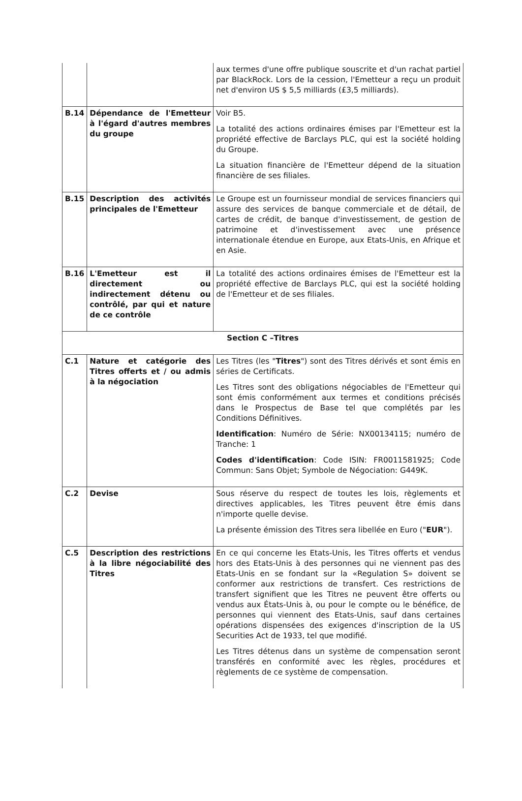| | | aux termes d'une offre publique souscrite et d'un rachat partiel par BlackRock. Lors de la cession, l'Emetteur a reçu un produit net d'environ US $ 5,5 milliards (£3,5 milliards). |
| B.14 | Dépendance de l'Emetteur à l'égard d'autres membres du groupe | Voir B5. La totalité des actions ordinaires émises par l'Emetteur est la propriété effective de Barclays PLC, qui est la société holding du Groupe. La situation financière de l'Emetteur dépend de la situation financière de ses filiales. |
| B.15 | Description des activités principales de l'Emetteur | Le Groupe est un fournisseur mondial de services financiers qui assure des services de banque commerciale et de détail, de cartes de crédit, de banque d'investissement, de gestion de patrimoine et d'investissement avec une présence internationale étendue en Europe, aux Etats-Unis, en Afrique et en Asie. |
| B.16 | L'Emetteur est il directement ou indirectement détenu ou contrôlé, par qui et nature de ce contrôle | La totalité des actions ordinaires émises de l'Emetteur est la propriété effective de Barclays PLC, qui est la société holding de l'Emetteur et de ses filiales. |
| Section C –Titres | | |
| C.1 | Nature et catégorie des Titres offerts et / ou admis à la négociation | Les Titres (les " Titres ") sont des Titres dérivés et sont émis en séries de Certificats. Les Titres sont des obligations négociables de l'Emetteur qui sont émis conformément aux termes et conditions précisés dans le Prospectus de Base tel que complétés par les Conditions Définitives. Identification : Numéro de Série: NX00134115; numéro de Tranche: 1 Codes d'identification : Code ISIN: FR0011581925; Code Commun: Sans Objet; Symbole de Négociation: G449K. |
| C.2 | Devise | Sous réserve du respect de toutes les lois, règlements et directives applicables, les Titres peuvent être émis dans n'importe quelle devise. La présente émission des Titres sera libellée en Euro (" EUR "). |
| C.5 | Description des restrictions à la libre négociabilité des Titres | En ce qui concerne les Etats-Unis, les Titres offerts et vendus hors des Etats-Unis à des personnes qui ne viennent pas des Etats-Unis en se fondant sur la «Regulation S» doivent se conformer aux restrictions de transfert. Ces restrictions de transfert signifient que les Titres ne peuvent être offerts ou vendus aux États-Unis à, ou pour le compte ou le bénéfice, de personnes qui viennent des Etats-Unis, sauf dans certaines opérations dispensées des exigences d'inscription de la US Securities Act de 1933, tel que modifié. Les Titres détenus dans un système de compensation seront transférés en conformité avec les règles, procédures et règlements de ce système de compensation. |